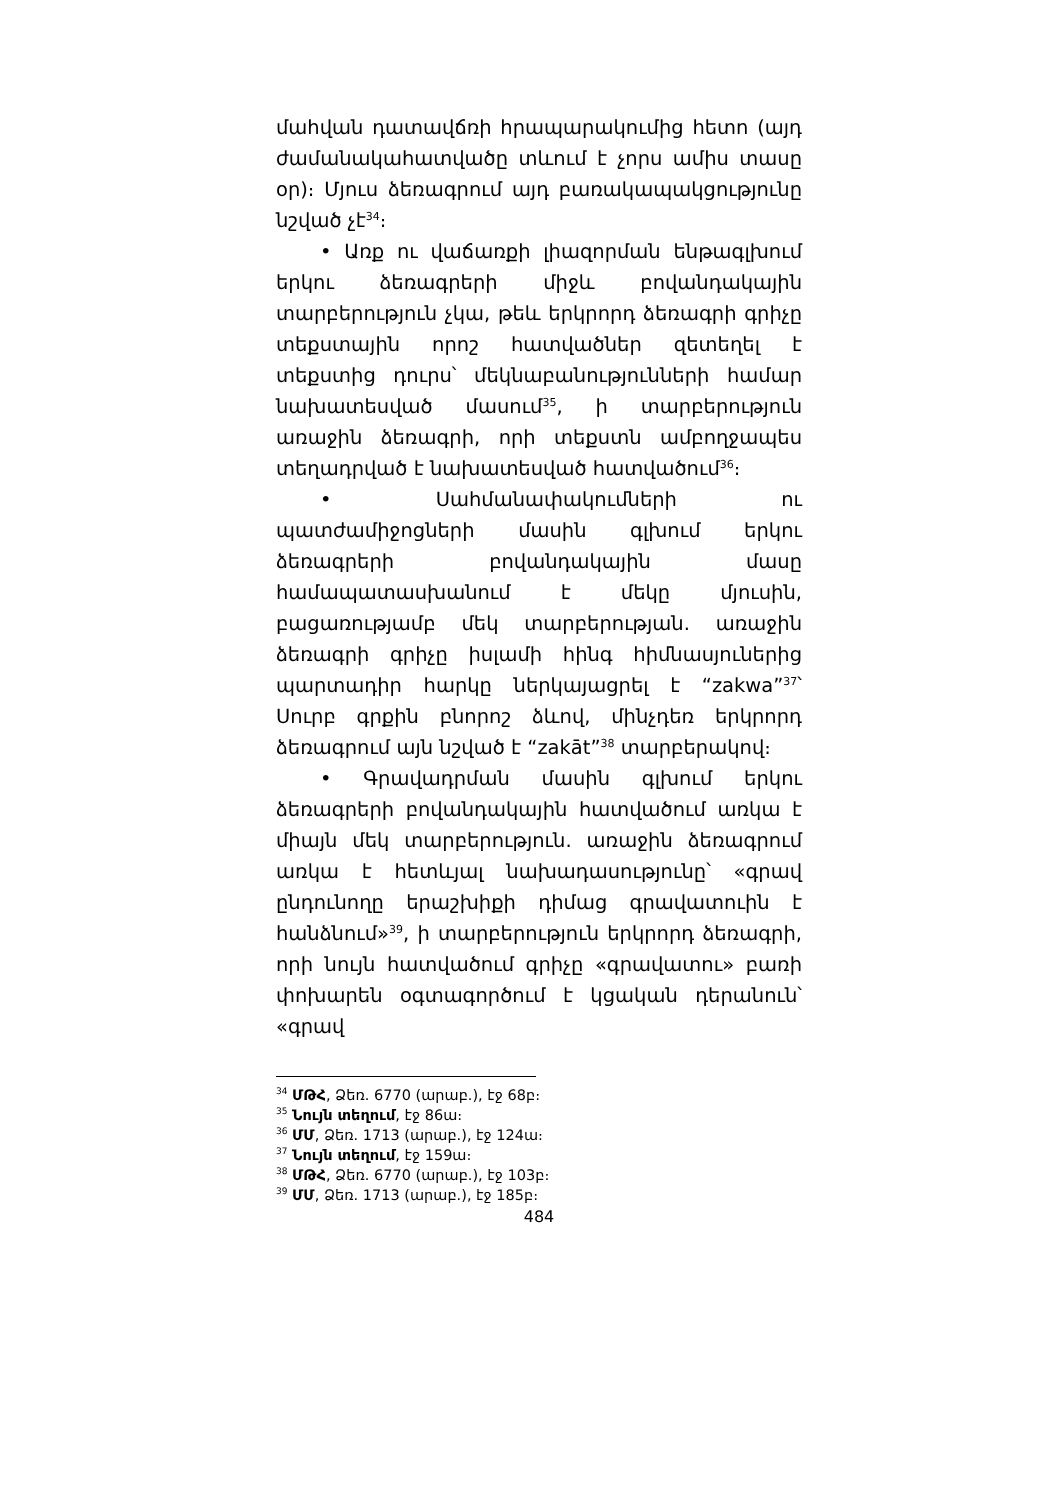մահվան դատավճռի հրապարակումից հետո (այդ ժամանակահատվածը տևում է չորս ամիս տասը օր)։ Մյուս ձեռագրում այդ բառակապակցությունը նշված չէ<sup>34</sup>։
• Առք ու վաճառքի լիազորման ենթագլխում երկու ձեռագրերի միջև բովանդակային տարբերություն չկա, թեև երկրորդ ձեռագրի գրիչը տեքստային որոշ հատվածներ զետեղել է տեքստից դուրս՝ մեկնաբանությունների համար նախատեսված մասում<sup>35</sup>, ի տարբերություն առաջին ձեռագրի, որի տեքստն ամբողջապես տեղադրված է նախատեսված հատվածում<sup>36</sup>։
• Սահմանափակումների ու պատժամիջոցների մասին գլխում երկու ձեռագրերի բովանդակային մասը համապատասխանում է մեկը մյուսին, բացառությամբ մեկ տարբերության. առաջին ձեռագրի գրիչը իսլամի հինգ հիմնասյուներից պարտադիր հարկը ներկայացրել է “zakwa”<sup>37</sup>՝ Սուրբ գրքին բնորոշ ձևով, մինչդեռ երկրորդ ձեռագրում այն նշված է “zakāt”<sup>38</sup> տարբերակով։
• Գրավադրման մասին գլխում երկու ձեռագրերի բովանդակային հատվածում առկա է միայն մեկ տարբերություն. առաջին ձեռագրում առկա է հետևյալ նախադասությունը՝ «գրավ ընդունողը երաշխիքի դիմաց գրավատուին է հանձնում»<sup>39</sup>, ի տարբերություն երկրորդ ձեռագրի, որի նույն հատվածում գրիչը «գրավատու» բառի փոխարեն օգտագործում է կցական դերանուն՝ «գրավ
<sup>34</sup> ՄԹՀ, Ձեռ. 6770 (արաբ.), էջ 68բ։
<sup>35</sup> Նույն տեղում, էջ 86ա։
<sup>36</sup> ՄՄ, Ձեռ. 1713 (արաբ.), էջ 124ա։
<sup>37</sup> Նույն տեղում, էջ 159ա։
<sup>38</sup> ՄԹՀ, Ձեռ. 6770 (արաբ.), էջ 103բ։
<sup>39</sup> ՄՄ, Ձեռ. 1713 (արաբ.), էջ 185բ։
484